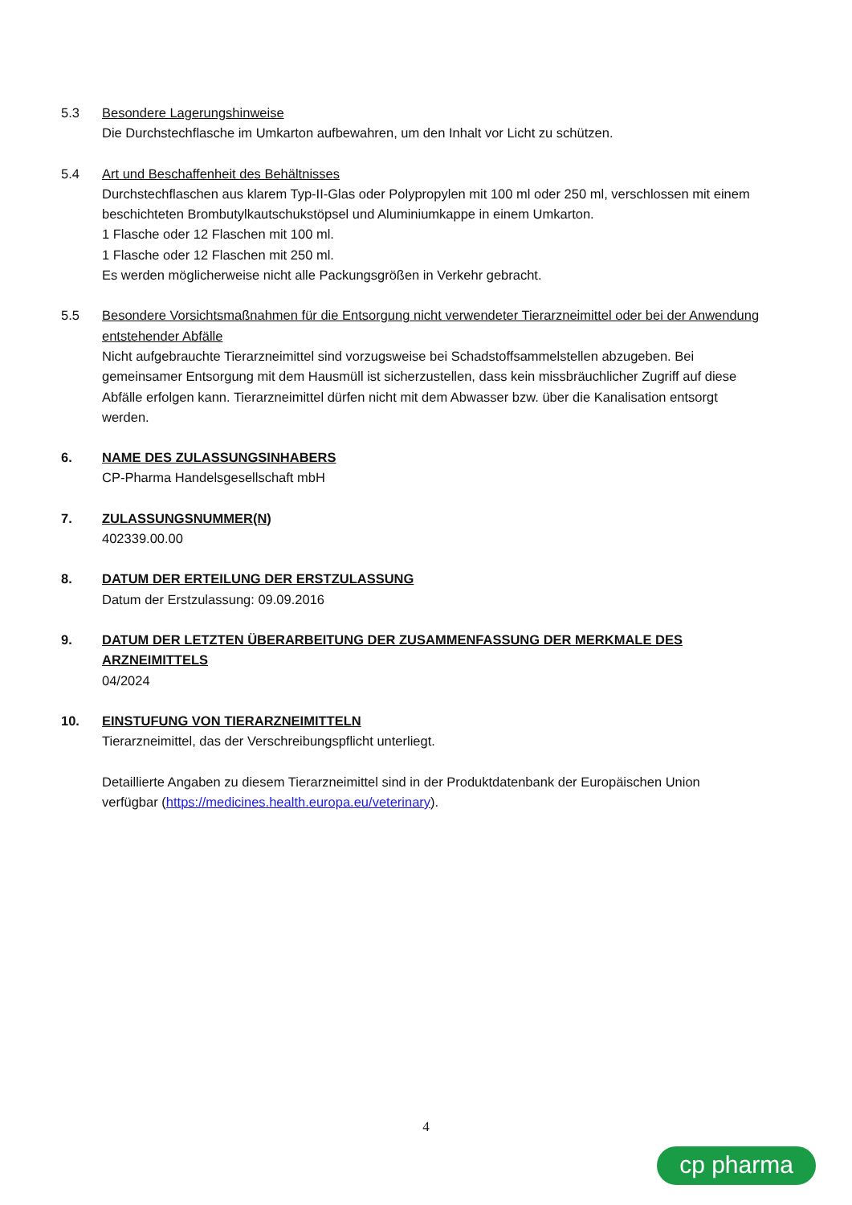5.3 Besondere Lagerungshinweise
Die Durchstechflasche im Umkarton aufbewahren, um den Inhalt vor Licht zu schützen.
5.4 Art und Beschaffenheit des Behältnisses
Durchstechflaschen aus klarem Typ-II-Glas oder Polypropylen mit 100 ml oder 250 ml, verschlossen mit einem beschichteten Brombutylkautschukstöpsel und Aluminiumkappe in einem Umkarton.
1 Flasche oder 12 Flaschen mit 100 ml.
1 Flasche oder 12 Flaschen mit 250 ml.
Es werden möglicherweise nicht alle Packungsgrößen in Verkehr gebracht.
5.5 Besondere Vorsichtsmaßnahmen für die Entsorgung nicht verwendeter Tierarzneimittel oder bei der Anwendung entstehender Abfälle
Nicht aufgebrauchte Tierarzneimittel sind vorzugsweise bei Schadstoffsammelstellen abzugeben. Bei gemeinsamer Entsorgung mit dem Hausmüll ist sicherzustellen, dass kein missbräuchlicher Zugriff auf diese Abfälle erfolgen kann. Tierarzneimittel dürfen nicht mit dem Abwasser bzw. über die Kanalisation entsorgt werden.
6. NAME DES ZULASSUNGSINHABERS
CP-Pharma Handelsgesellschaft mbH
7. ZULASSUNGSNUMMER(N)
402339.00.00
8. DATUM DER ERTEILUNG DER ERSTZULASSUNG
Datum der Erstzulassung: 09.09.2016
9. DATUM DER LETZTEN ÜBERARBEITUNG DER ZUSAMMENFASSUNG DER MERKMALE DES ARZNEIMITTELS
04/2024
10. EINSTUFUNG VON TIERARZNEIMITTELN
Tierarzneimittel, das der Verschreibungspflicht unterliegt.
Detaillierte Angaben zu diesem Tierarzneimittel sind in der Produktdatenbank der Europäischen Union verfügbar (https://medicines.health.europa.eu/veterinary).
4
cp pharma